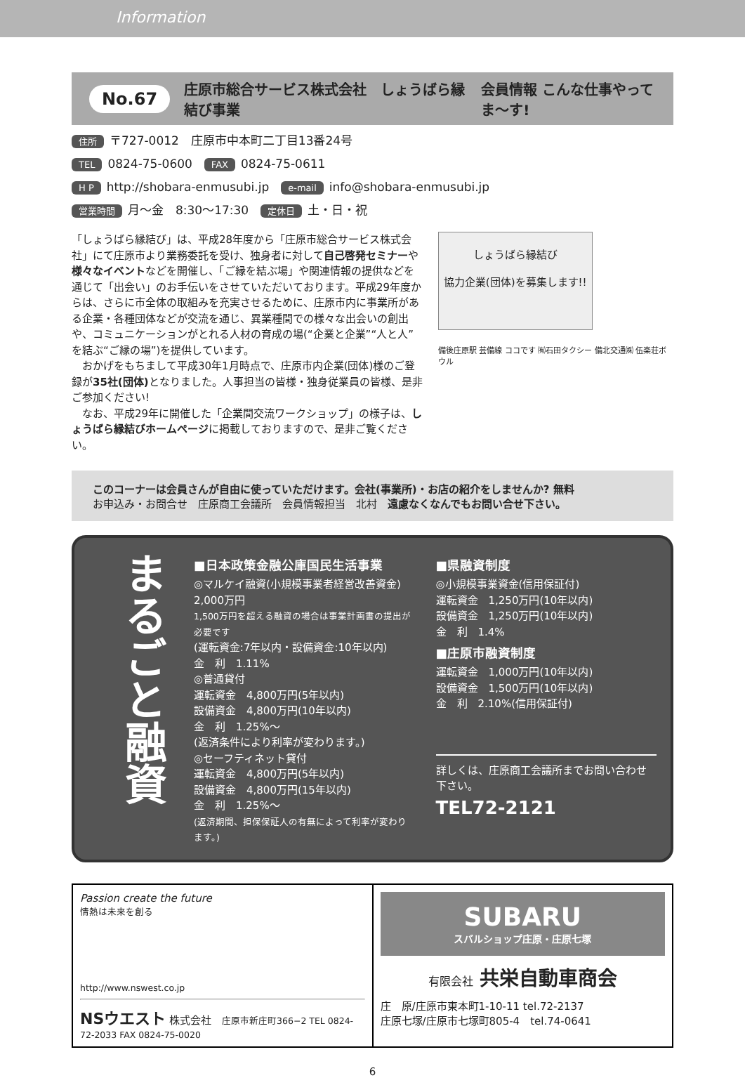Information
No.67 庄原市総合サービス株式会社　しょうばら縁結び事業 会員情報 こんな仕事やってま〜す!
住所 〒727-0012　庄原市中本町二丁目13番24号
TEL 0824-75-0600　FAX 0824-75-0611
H P http://shobara-enmusubi.jp　e-mail info@shobara-enmusubi.jp
営業時間 月〜金　8:30〜17:30　定休日 土・日・祝
「しょうばら縁結び」は、平成28年度から「庄原市総合サービス株式会社」にて庄原市より業務委託を受け、独身者に対して自己啓発セミナーや様々なイベントなどを開催し、「ご縁を結ぶ場」や関連情報の提供などを通じて「出会い」のお手伝いをさせていただいております。平成29年度からは、さらに市全体の取組みを充実させるために、庄原市内に事業所がある企業・各種団体などが交流を通じ、異業種間での様々な出会いの創出や、コミュニケーションがとれる人材の育成の場(“企業と企業”“人と人”を結ぶ“ご縁の場”)を提供しています。
　おかげをもちまして平成30年1月時点で、庄原市内企業(団体)様のご登録が35社(団体) となりました。人事担当の皆様・独身従業員の皆様、是非ご参加ください!
　なお、平成29年に開催した「企業間交流ワークショップ」の様子は、しょうばら縁結びホームページに掲載しておりますので、是非ご覧ください。
しょうばら縁結び
協力企業(団体)を募集します!!
備後庄原駅 芸備線 ココです ㈲石田タクシー 備北交通㈱ 伍楽荘ボウル
このコーナーは会員さんが自由に使っていただけます。会社(事業所)・お店の紹介をしませんか? 無料
お申込み・お問合せ　庄原商工会議所　会員情報担当　北村　遠慮なくなんでもお問い合せ下さい。
まるごと融資
■日本政策金融公庫国民生活事業
◎マルケイ融資(小規模事業者経営改善資金)
2,000万円
1,500万円を超える融資の場合は事業計画書の提出が必要です
(運転資金:7年以内・設備資金:10年以内)
金　利　1.11%
◎普通貸付
運転資金　4,800万円(5年以内)
設備資金　4,800万円(10年以内)
金　利　1.25%〜
(返済条件により利率が変わります。)
◎セーフティネット貸付
運転資金　4,800万円(5年以内)
設備資金　4,800万円(15年以内)
金　利　1.25%〜
(返済期間、担保保証人の有無によって利率が変わります。)
■県融資制度
◎小規模事業資金(信用保証付)
運転資金　1,250万円(10年以内)
設備資金　1,250万円(10年以内)
金　利　1.4%
■庄原市融資制度
運転資金　1,000万円(10年以内)
設備資金　1,500万円(10年以内)
金　利　2.10%(信用保証付)
詳しくは、庄原商工会議所までお問い合わせ下さい。
TEL72-2121
Passion create the future
情熱は未来を創る
http://www.nswest.co.jp
NSウエスト 株式会社　庄原市新庄町366−2 TEL 0824-72-2033 FAX 0824-75-0020
SUBARU
スバルショップ庄原・庄原七塚
有限会社 共栄自動車商会
庄　原/庄原市東本町1-10-11 tel.72-2137
庄原七塚/庄原市七塚町805-4　tel.74-0641
6